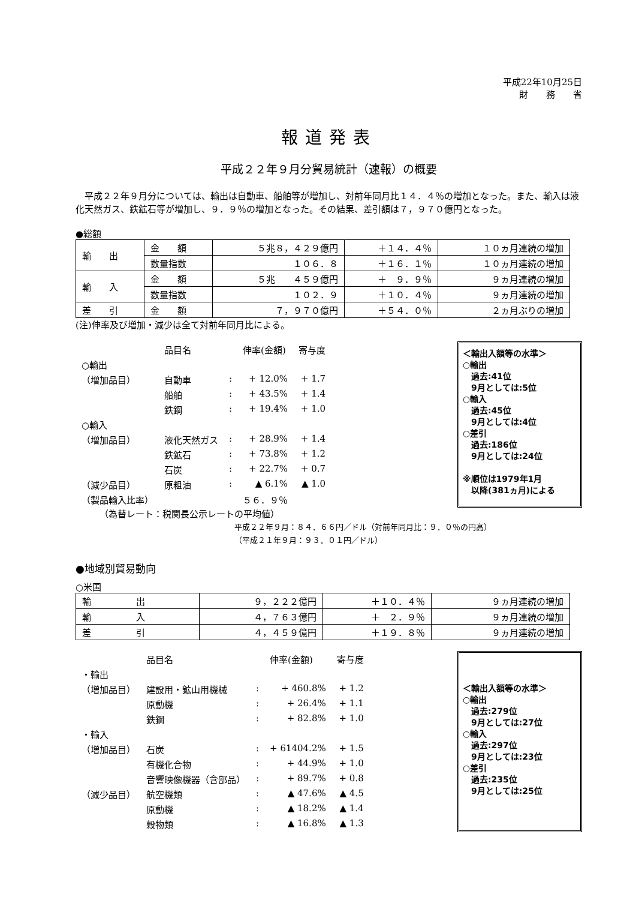平成22年10月25日
財　　務　　省
報道発表
平成２２年９月分貿易統計（速報）の概要
　平成２２年９月分については、輸出は自動車、船舶等が増加し、対前年同月比１４．４％の増加となった。また、輸入は液化天然ガス、鉄鉱石等が増加し、９．９％の増加となった。その結果、差引額は７，９７０億円となった。
●総額
| 輸 出 | 金 額 | ５兆８，４２９億円 | ＋１４．４％ | １０ヵ月連続の増加 |
| | 数量指数 | １０６．８ | ＋１６．１％ | １０ヵ月連続の増加 |
| 輸 入 | 金 額 | ５兆 ４５９億円 | ＋ ９．９％ | ９ヵ月連続の増加 |
| | 数量指数 | １０２．９ | ＋１０．４％ | ９ヵ月連続の増加 |
| 差 引 | 金 額 | ７，９７０億円 | ＋５４．０％ | ２ヵ月ぶりの増加 |
(注)伸率及び増加・減少は全て対前年同月比による。
| | 品目名 | | 伸率(金額) | 寄与度 |
| ○輸出 | | | | |
| （増加品目） | 自動車 | : | + 12.0% | + 1.7 |
| | 船舶 | : | + 43.5% | + 1.4 |
| | 鉄鋼 | : | + 19.4% | + 1.0 |
| ○輸入 | | | | |
| （増加品目） | 液化天然ガス | : | + 28.9% | + 1.4 |
| | 鉄鉱石 | : | + 73.8% | + 1.2 |
| | 石炭 | : | + 22.7% | + 0.7 |
| （減少品目） | 原粗油 | : | ▲ 6.1% | ▲ 1.0 |
| （製品輸入比率） | | | ５６．９％ | |
＜輸出入額等の水準＞
○輸出
　過去:41位
　9月としては:5位
○輸入
　過去:45位
　9月としては:4位
○差引
　過去:186位
　9月としては:24位
※順位は1979年1月
　以降(381ヵ月)による
（為替レート：税関長公示レートの平均値）
平成２２年９月：８４．６６円／ドル（対前年同月比：９．０％の円高）
（平成２１年９月：９３．０１円／ドル）
●地域別貿易動向
○米国
| 輸 出 | ９，２２２億円 | ＋１０．４％ | ９ヵ月連続の増加 |
| 輸 入 | ４，７６３億円 | ＋ ２．９％ | ９ヵ月連続の増加 |
| 差 引 | ４，４５９億円 | ＋１９．８％ | ９ヵ月連続の増加 |
| | 品目名 | | 伸率(金額) | 寄与度 |
| ・輸出 | | | | |
| （増加品目） | 建設用・鉱山用機械 | : | + 460.8% | + 1.2 |
| | 原動機 | : | + 26.4% | + 1.1 |
| | 鉄鋼 | : | + 82.8% | + 1.0 |
| ・輸入 | | | | |
| （増加品目） | 石炭 | : | + 61404.2% | + 1.5 |
| | 有機化合物 | : | + 44.9% | + 1.0 |
| | 音響映像機器（含部品） | : | + 89.7% | + 0.8 |
| （減少品目） | 航空機類 | : | ▲ 47.6% | ▲ 4.5 |
| | 原動機 | : | ▲ 18.2% | ▲ 1.4 |
| | 穀物類 | : | ▲ 16.8% | ▲ 1.3 |
＜輸出入額等の水準＞
○輸出
　過去:279位
　9月としては:27位
○輸入
　過去:297位
　9月としては:23位
○差引
　過去:235位
　9月としては:25位